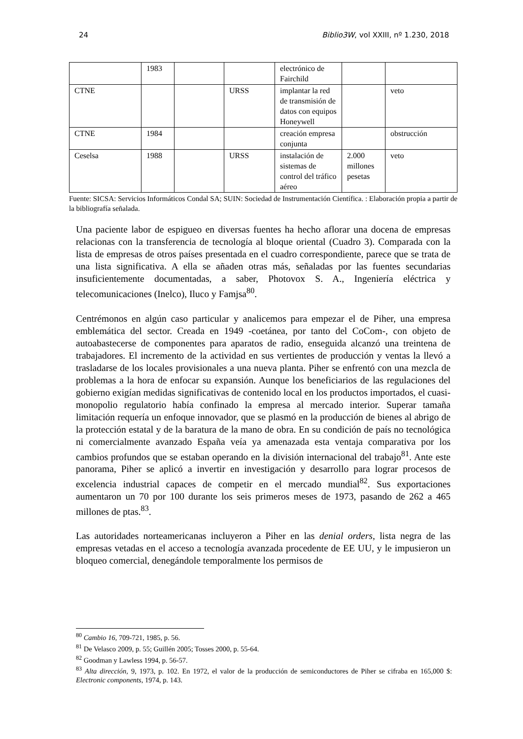24 Biblio3W, vol XXIII, nº 1.230, 2018
| | 1983 | | | electrónico de Fairchild | | |
| CTNE | | | URSS | implantar la red de transmisión de datos con equipos Honeywell | | veto |
| CTNE | 1984 | | | creación empresa conjunta | | obstrucción |
| Ceselsa | 1988 | | URSS | instalación de sistemas de control del tráfico aéreo | 2.000 millones pesetas | veto |
Fuente: SICSA: Servicios Informáticos Condal SA; SUIN: Sociedad de Instrumentación Científica. : Elaboración propia a partir de la bibliografía señalada.
Una paciente labor de espigueo en diversas fuentes ha hecho aflorar una docena de empresas relacionas con la transferencia de tecnología al bloque oriental (Cuadro 3). Comparada con la lista de empresas de otros países presentada en el cuadro correspondiente, parece que se trata de una lista significativa. A ella se añaden otras más, señaladas por las fuentes secundarias insuficientemente documentadas, a saber, Photovox S. A., Ingeniería eléctrica y telecomunicaciones (Inelco), Iluco y Famjsa<sup>80</sup>.
Centrémonos en algún caso particular y analicemos para empezar el de Piher, una empresa emblemática del sector. Creada en 1949 -coetánea, por tanto del CoCom-, con objeto de autoabastecerse de componentes para aparatos de radio, enseguida alcanzó una treintena de trabajadores. El incremento de la actividad en sus vertientes de producción y ventas la llevó a trasladarse de los locales provisionales a una nueva planta. Piher se enfrentó con una mezcla de problemas a la hora de enfocar su expansión. Aunque los beneficiarios de las regulaciones del gobierno exigían medidas significativas de contenido local en los productos importados, el cuasi-monopolio regulatorio había confinado la empresa al mercado interior. Superar tamaña limitación requería un enfoque innovador, que se plasmó en la producción de bienes al abrigo de la protección estatal y de la baratura de la mano de obra. En su condición de país no tecnológica ni comercialmente avanzado España veía ya amenazada esta ventaja comparativa por los cambios profundos que se estaban operando en la división internacional del trabajo<sup>81</sup>. Ante este panorama, Piher se aplicó a invertir en investigación y desarrollo para lograr procesos de excelencia industrial capaces de competir en el mercado mundial<sup>82</sup>. Sus exportaciones aumentaron un 70 por 100 durante los seis primeros meses de 1973, pasando de 262 a 465 millones de ptas.<sup>83</sup>.
Las autoridades norteamericanas incluyeron a Piher en las denial orders, lista negra de las empresas vetadas en el acceso a tecnología avanzada procedente de EE UU, y le impusieron un bloqueo comercial, denegándole temporalmente los permisos de
<sup>80</sup> Cambio 16, 709-721, 1985, p. 56.
<sup>81</sup> De Velasco 2009, p. 55; Guillén 2005; Tosses 2000, p. 55-64.
<sup>82</sup> Goodman y Lawless 1994, p. 56-57.
<sup>83</sup> Alta dirección, 9, 1973, p. 102. En 1972, el valor de la producción de semiconductores de Piher se cifraba en 165,000 $: Electronic components, 1974, p. 143.